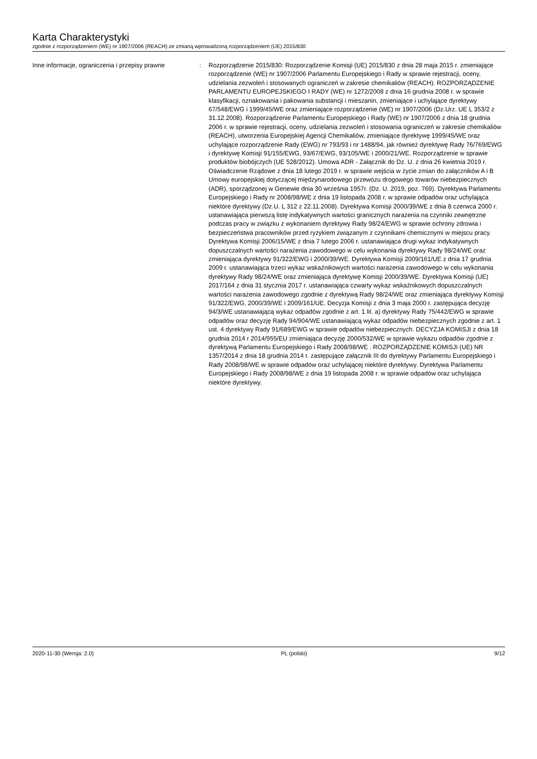Karta Charakterystyki
zgodnie z rozporządzeniem (WE) nr 1907/2006 (REACH) ze zmianą wprowadzoną rozporządzeniem (UE) 2015/830
Inne informacje, ograniczenia i przepisy prawne
: Rozporządzenie 2015/830: Rozporządzenie Komisji (UE) 2015/830 z dnia 28 maja 2015 r. zmieniające rozporządzenie (WE) nr 1907/2006 Parlamentu Europejskiego i Rady w sprawie rejestracji, oceny, udzielania zezwoleń i stosowanych ograniczeń w zakresie chemikaliów (REACH). ROZPORZĄDZENIE PARLAMENTU EUROPEJSKIEGO I RADY (WE) nr 1272/2008 z dnia 16 grudnia 2008 r. w sprawie klasyfikacji, oznakowania i pakowania substancji i mieszanin, zmieniające i uchylające dyrektywy 67/548/EWG i 1999/45/WE oraz zmieniające rozporządzenie (WE) nr 1907/2006 (Dz.Urz. UE L 353/2 z 31.12.2008). Rozporządzenie Parlamentu Europejskiego i Rady (WE) nr 1907/2006 z dnia 18 grudnia 2006 r. w sprawie rejestracji, oceny, udzielania zezwoleń i stosowania ograniczeń w zakresie chemikaliów (REACH), utworzenia Europejskiej Agencji Chemikaliów, zmieniające dyrektywę 1999/45/WE oraz uchylające rozporządzenie Rady (EWG) nr 793/93 i nr 1488/94, jak również dyrektywę Rady 76/769/EWG i dyrektywę Komisji 91/155/EWG, 93/67/EWG, 93/105/WE i 2000/21/WE. Rozporządzenie w sprawie produktów biobójczych (UE 528/2012). Umowa ADR - Załącznik do Dz. U. z dnia 26 kwietnia 2019 r. Oświadczenie Rządowe z dnia 18 lutego 2019 r. w sprawie wejścia w życie zmian do załączników A i B Umowy europejskiej dotyczącej międzynarodowego przewozu drogowego towarów niebezpiecznych (ADR), sporządzonej w Genewie dnia 30 września 1957r. (Dz. U. 2019, poz. 769). Dyrektywa Parlamentu Europejskiego i Rady nr 2008/98/WE z dnia 19 listopada 2008 r. w sprawie odpadów oraz uchylająca niektóre dyrektywy (Dz.U. L 312 z 22.11.2008). Dyrektywa Komisji 2000/39/WE z dnia 8 czerwca 2000 r. ustanawiająca pierwszą listę indykatywnych wartości granicznych narażenia na czynniki zewnętrzne podczas pracy w związku z wykonaniem dyrektywy Rady 98/24/EWG w sprawie ochrony zdrowia i bezpieczeństwa pracowników przed ryzykiem związanym z czynnikami chemicznymi w miejscu pracy. Dyrektywa Komisji 2006/15/WE z dnia 7 lutego 2006 r. ustanawiająca drugi wykaz indykatywnych dopuszczalnych wartości narażenia zawodowego w celu wykonania dyrektywy Rady 98/24/WE oraz zmieniająca dyrektywy 91/322/EWG i 2000/39/WE. Dyrektywa Komisji 2009/161/UE z dnia 17 grudnia 2009 r. ustanawiająca trzeci wykaz wskaźnikowych wartości narażenia zawodowego w celu wykonania dyrektywy Rady 98/24/WE oraz zmieniająca dyrektywę Komisji 2000/39/WE. Dyrektywa Komisji (UE) 2017/164 z dnia 31 stycznia 2017 r. ustanawiająca czwarty wykaz wskaźnikowych dopuszczalnych wartości narażenia zawodowego zgodnie z dyrektywą Rady 98/24/WE oraz zmieniająca dyrektywy Komisji 91/322/EWG, 2000/39/WE i 2009/161/UE. Decyzja Komisji z dnia 3 maja 2000 r. zastępująca decyzję 94/3/WE ustanawiającą wykaz odpadów zgodnie z art. 1 lit. a) dyrektywy Rady 75/442/EWG w sprawie odpadów oraz decyzję Rady 94/904/WE ustanawiającą wykaz odpadów niebezpiecznych zgodnie z art. 1 ust. 4 dyrektywy Rady 91/689/EWG w sprawie odpadów niebezpiecznych. DECYZJA KOMISJI z dnia 18 grudnia 2014 r 2014/955/EU zmieniająca decyzję 2000/532/WE w sprawie wykazu odpadów zgodnie z dyrektywą Parlamentu Europejskiego i Rady 2008/98/WE . ROZPORZĄDZENIE KOMISJI (UE) NR 1357/2014 z dnia 18 grudnia 2014 r. zastępujące załącznik III do dyrektywy Parlamentu Europejskiego i Rady 2008/98/WE w sprawie odpadów oraz uchylającej niektóre dyrektywy. Dyrektywa Parlamentu Europejskiego i Rady 2008/98/WE z dnia 19 listopada 2008 r. w sprawie odpadów oraz uchylająca niektóre dyrektywy.
2020-11-30 (Wersja: 2.0) PL (polski) 9/12